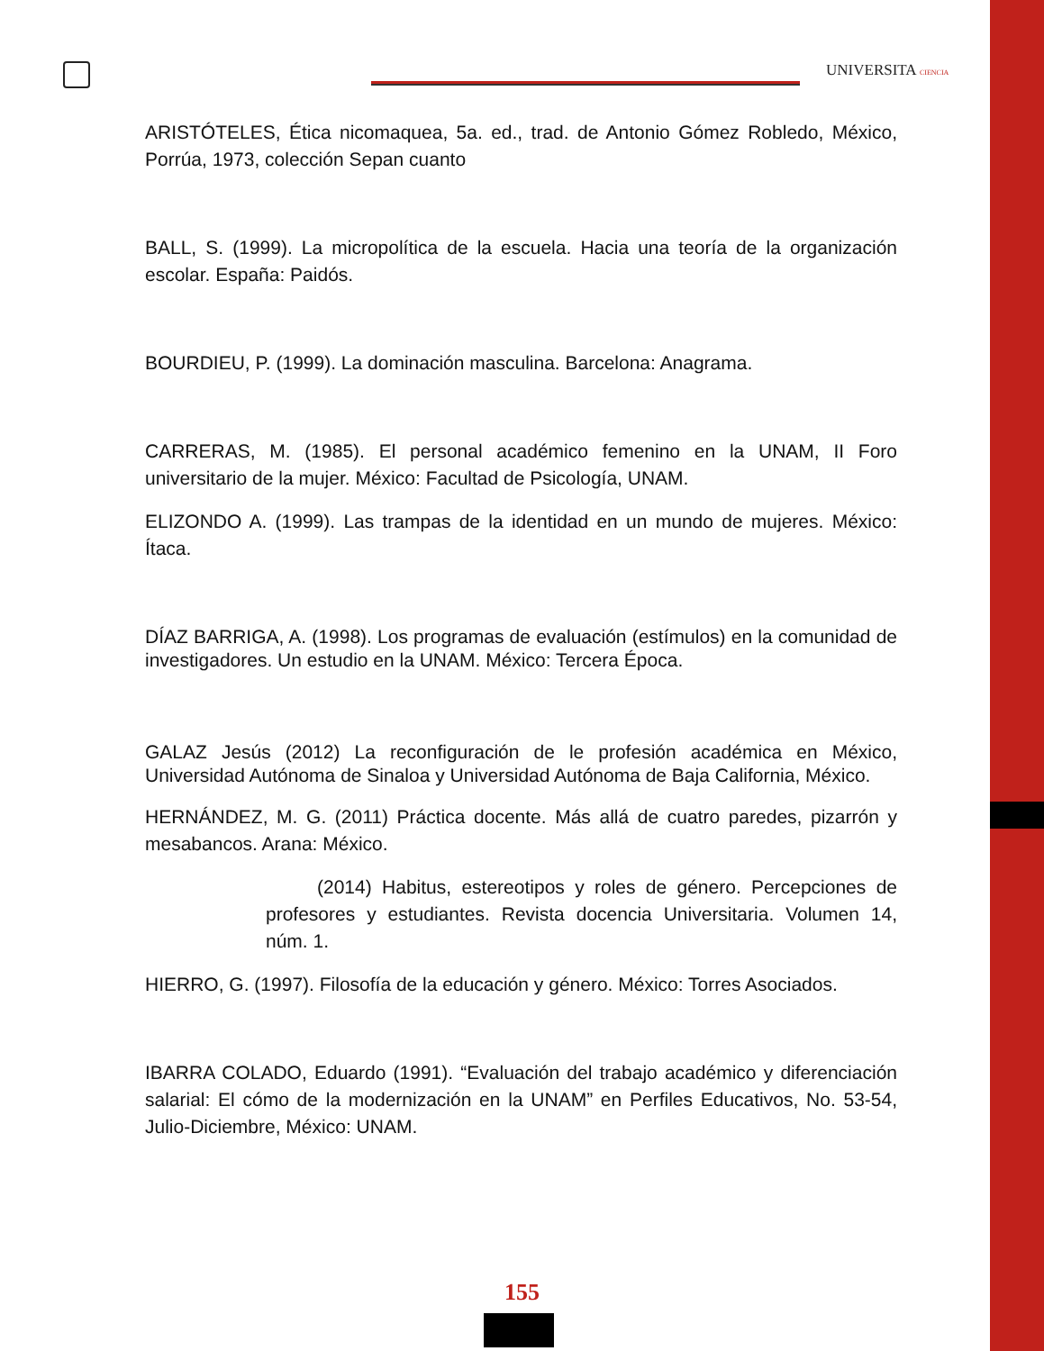UNIVERSITA CIENCIA
ARISTÓTELES, Ética nicomaquea, 5a. ed., trad. de Antonio Gómez Robledo, México, Porrúa, 1973, colección Sepan cuanto
BALL, S. (1999). La micropolítica de la escuela. Hacia una teoría de la organización escolar. España: Paidós.
BOURDIEU, P. (1999). La dominación masculina. Barcelona: Anagrama.
CARRERAS, M. (1985). El personal académico femenino en la UNAM, II Foro universitario de la mujer. México: Facultad de Psicología, UNAM.
ELIZONDO A. (1999). Las trampas de la identidad en un mundo de mujeres. México: Ítaca.
DÍAZ BARRIGA, A. (1998). Los programas de evaluación (estímulos) en la comunidad de investigadores. Un estudio en la UNAM. México: Tercera Época.
GALAZ Jesús (2012) La reconfiguración de le profesión académica en México, Universidad Autónoma de Sinaloa y Universidad Autónoma de Baja California, México.
HERNÁNDEZ, M. G. (2011) Práctica docente. Más allá de cuatro paredes, pizarrón y mesabancos. Arana: México.
(2014) Habitus, estereotipos y roles de género. Percepciones de profesores y estudiantes. Revista docencia Universitaria. Volumen 14, núm. 1.
HIERRO, G. (1997). Filosofía de la educación y género. México: Torres Asociados.
IBARRA COLADO, Eduardo (1991). “Evaluación del trabajo académico y diferenciación salarial: El cómo de la modernización en la UNAM” en Perfiles Educativos, No. 53-54, Julio-Diciembre, México: UNAM.
155